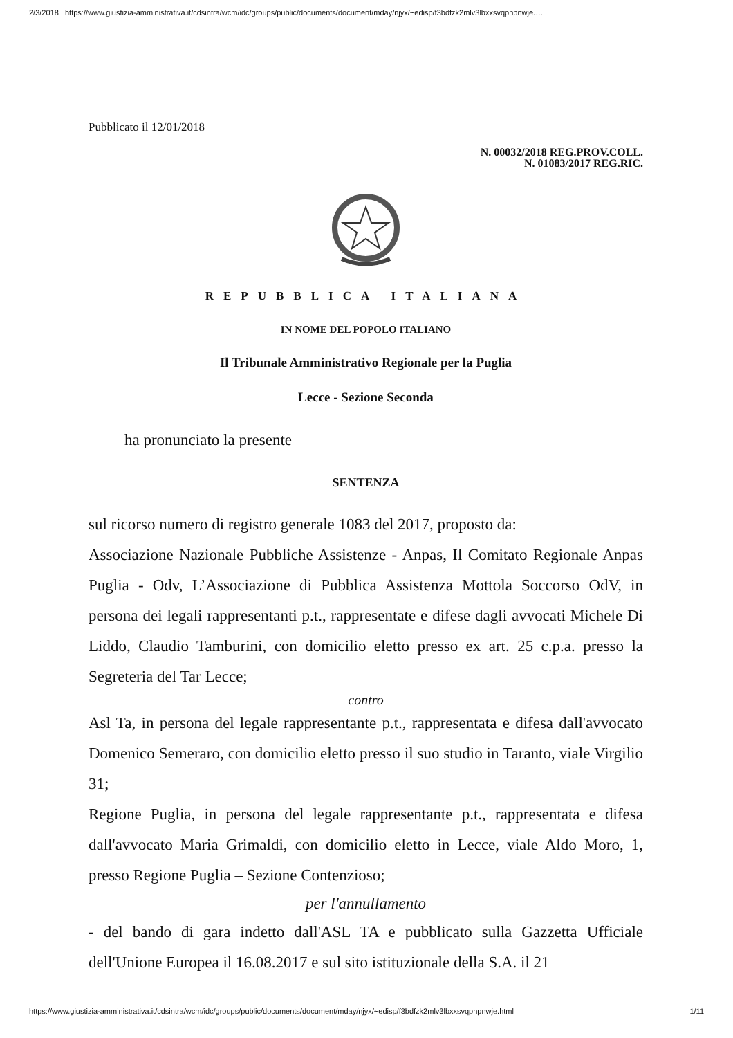2/3/2018 https://www.giustizia-amministrativa.it/cdsintra/wcm/idc/groups/public/documents/document/mday/njyx/~edisp/f3bdfzk2mlv3lbxxsvqpnpnwje.…
Pubblicato il 12/01/2018
N. 00032/2018 REG.PROV.COLL.
N. 01083/2017 REG.RIC.
REPUBBLICA ITALIANA
IN NOME DEL POPOLO ITALIANO
Il Tribunale Amministrativo Regionale per la Puglia
Lecce - Sezione Seconda
ha pronunciato la presente
SENTENZA
sul ricorso numero di registro generale 1083 del 2017, proposto da:
Associazione Nazionale Pubbliche Assistenze - Anpas, Il Comitato Regionale Anpas Puglia - Odv, L’Associazione di Pubblica Assistenza Mottola Soccorso OdV, in persona dei legali rappresentanti p.t., rappresentate e difese dagli avvocati Michele Di Liddo, Claudio Tamburini, con domicilio eletto presso ex art. 25 c.p.a. presso la Segreteria del Tar Lecce;
contro
Asl Ta, in persona del legale rappresentante p.t., rappresentata e difesa dall'avvocato Domenico Semeraro, con domicilio eletto presso il suo studio in Taranto, viale Virgilio 31;
Regione Puglia, in persona del legale rappresentante p.t., rappresentata e difesa dall'avvocato Maria Grimaldi, con domicilio eletto in Lecce, viale Aldo Moro, 1, presso Regione Puglia – Sezione Contenzioso;
per l'annullamento
- del bando di gara indetto dall'ASL TA e pubblicato sulla Gazzetta Ufficiale dell'Unione Europea il 16.08.2017 e sul sito istituzionale della S.A. il 21
https://www.giustizia-amministrativa.it/cdsintra/wcm/idc/groups/public/documents/document/mday/njyx/~edisp/f3bdfzk2mlv3lbxxsvqpnpnwje.html 1/11